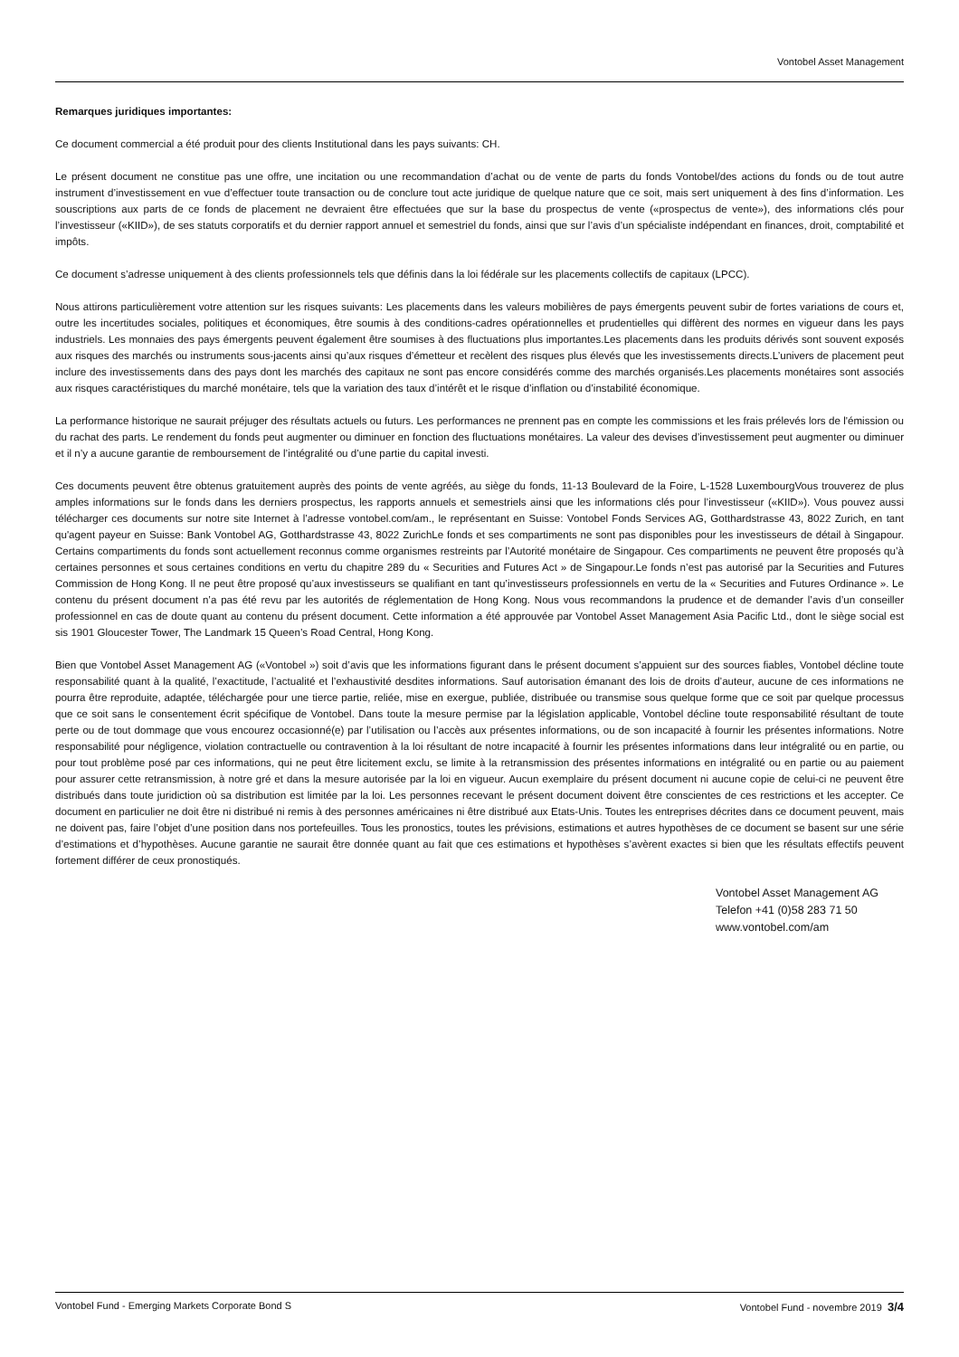Vontobel Asset Management
Remarques juridiques importantes:
Ce document commercial a été produit pour des clients Institutional dans les pays suivants: CH.
Le présent document ne constitue pas une offre, une incitation ou une recommandation d’achat ou de vente de parts du fonds Vontobel/des actions du fonds ou de tout autre instrument d’investissement en vue d’effectuer toute transaction ou de conclure tout acte juridique de quelque nature que ce soit, mais sert uniquement à des fins d’information. Les souscriptions aux parts de ce fonds de placement ne devraient être effectuées que sur la base du prospectus de vente («prospectus de vente»), des informations clés pour l’investisseur («KIID»), de ses statuts corporatifs et du dernier rapport annuel et semestriel du fonds, ainsi que sur l’avis d’un spécialiste indépendant en finances, droit, comptabilité et impôts.
Ce document s’adresse uniquement à des clients professionnels tels que définis dans la loi fédérale sur les placements collectifs de capitaux (LPCC).
Nous attirons particulièrement votre attention sur les risques suivants: Les placements dans les valeurs mobilières de pays émergents peuvent subir de fortes variations de cours et, outre les incertitudes sociales, politiques et économiques, être soumis à des conditions-cadres opérationnelles et prudentielles qui diffèrent des normes en vigueur dans les pays industriels. Les monnaies des pays émergents peuvent également être soumises à des fluctuations plus importantes.Les placements dans les produits dérivés sont souvent exposés aux risques des marchés ou instruments sous-jacents ainsi qu’aux risques d’émetteur et recèlent des risques plus élevés que les investissements directs.L’univers de placement peut inclure des investissements dans des pays dont les marchés des capitaux ne sont pas encore considérés comme des marchés organisés.Les placements monétaires sont associés aux risques caractéristiques du marché monétaire, tels que la variation des taux d’intérêt et le risque d’inflation ou d’instabilité économique.
La performance historique ne saurait préjuger des résultats actuels ou futurs. Les performances ne prennent pas en compte les commissions et les frais prélevés lors de l'émission ou du rachat des parts. Le rendement du fonds peut augmenter ou diminuer en fonction des fluctuations monétaires. La valeur des devises d’investissement peut augmenter ou diminuer et il n’y a aucune garantie de remboursement de l’intégralité ou d’une partie du capital investi.
Ces documents peuvent être obtenus gratuitement auprès des points de vente agréés, au siège du fonds, 11-13 Boulevard de la Foire, L-1528 LuxembourgVous trouverez de plus amples informations sur le fonds dans les derniers prospectus, les rapports annuels et semestriels ainsi que les informations clés pour l’investisseur («KIID»). Vous pouvez aussi télécharger ces documents sur notre site Internet à l’adresse vontobel.com/am., le représentant en Suisse: Vontobel Fonds Services AG, Gotthardstrasse 43, 8022 Zurich, en tant qu'agent payeur en Suisse: Bank Vontobel AG, Gotthardstrasse 43, 8022 ZurichLe fonds et ses compartiments ne sont pas disponibles pour les investisseurs de détail à Singapour. Certains compartiments du fonds sont actuellement reconnus comme organismes restreints par l’Autorité monétaire de Singapour. Ces compartiments ne peuvent être proposés qu’à certaines personnes et sous certaines conditions en vertu du chapitre 289 du « Securities and Futures Act » de Singapour.Le fonds n’est pas autorisé par la Securities and Futures Commission de Hong Kong. Il ne peut être proposé qu’aux investisseurs se qualifiant en tant qu’investisseurs professionnels en vertu de la « Securities and Futures Ordinance ». Le contenu du présent document n’a pas été revu par les autorités de réglementation de Hong Kong. Nous vous recommandons la prudence et de demander l’avis d’un conseiller professionnel en cas de doute quant au contenu du présent document. Cette information a été approuvée par Vontobel Asset Management Asia Pacific Ltd., dont le siège social est sis 1901 Gloucester Tower, The Landmark 15 Queen’s Road Central, Hong Kong.
Bien que Vontobel Asset Management AG («Vontobel ») soit d’avis que les informations figurant dans le présent document s’appuient sur des sources fiables, Vontobel décline toute responsabilité quant à la qualité, l’exactitude, l’actualité et l’exhaustivité desdites informations. Sauf autorisation émanant des lois de droits d’auteur, aucune de ces informations ne pourra être reproduite, adaptée, téléchargée pour une tierce partie, reliée, mise en exergue, publiée, distribuée ou transmise sous quelque forme que ce soit par quelque processus que ce soit sans le consentement écrit spécifique de Vontobel. Dans toute la mesure permise par la législation applicable, Vontobel décline toute responsabilité résultant de toute perte ou de tout dommage que vous encourez occasionné(e) par l’utilisation ou l’accès aux présentes informations, ou de son incapacité à fournir les présentes informations. Notre responsabilité pour négligence, violation contractuelle ou contravention à la loi résultant de notre incapacité à fournir les présentes informations dans leur intégralité ou en partie, ou pour tout problème posé par ces informations, qui ne peut être licitement exclu, se limite à la retransmission des présentes informations en intégralité ou en partie ou au paiement pour assurer cette retransmission, à notre gré et dans la mesure autorisée par la loi en vigueur. Aucun exemplaire du présent document ni aucune copie de celui-ci ne peuvent être distribués dans toute juridiction où sa distribution est limitée par la loi. Les personnes recevant le présent document doivent être conscientes de ces restrictions et les accepter. Ce document en particulier ne doit être ni distribué ni remis à des personnes américaines ni être distribué aux Etats-Unis. Toutes les entreprises décrites dans ce document peuvent, mais ne doivent pas, faire l’objet d’une position dans nos portefeuilles. Tous les pronostics, toutes les prévisions, estimations et autres hypothèses de ce document se basent sur une série d’estimations et d’hypothèses. Aucune garantie ne saurait être donnée quant au fait que ces estimations et hypothèses s’avèrent exactes si bien que les résultats effectifs peuvent fortement différer de ceux pronostiqués.
Vontobel Asset Management AG
Telefon +41 (0)58 283 71 50
www.vontobel.com/am
Vontobel Fund - Emerging Markets Corporate Bond S Vontobel Fund - novembre 2019 3/4